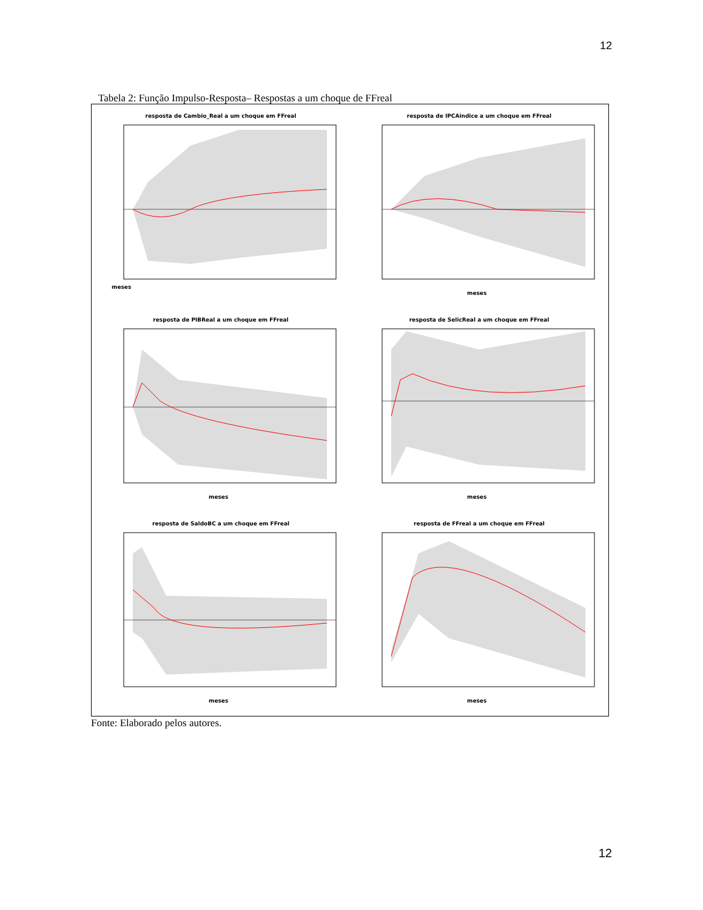12
Tabela 2: Função Impulso-Resposta– Respostas a um choque de FFreal
resposta de Cambio_Real a um choque em FFreal
meses
resposta de IPCAindice a um choque em FFreal
meses
resposta de PIBReal a um choque em FFreal
meses
resposta de SelicReal a um choque em FFreal
meses
resposta de SaldoBC a um choque em FFreal
meses
resposta de FFreal a um choque em FFreal
meses
Fonte: Elaborado pelos autores.
12